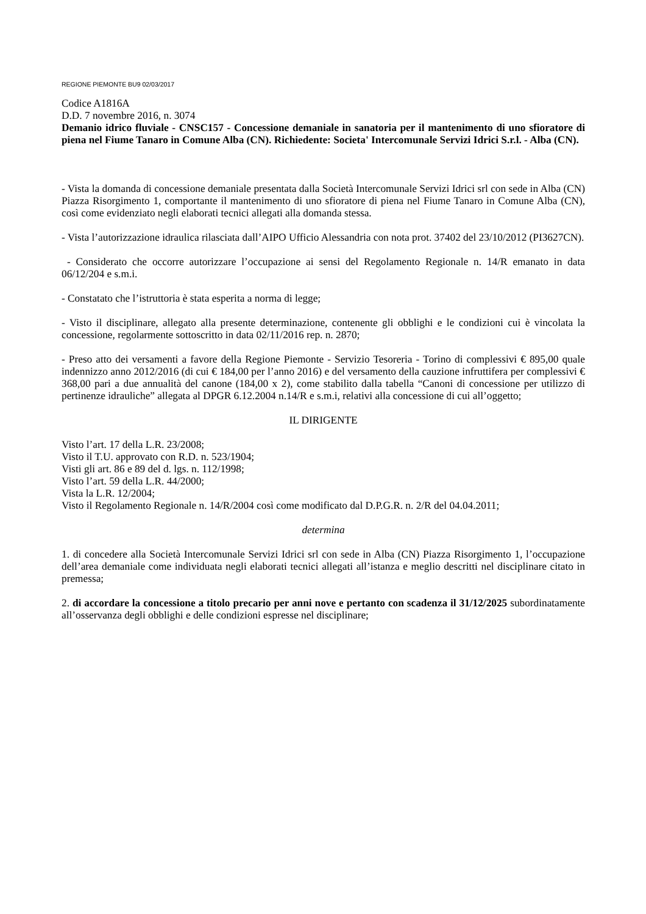REGIONE PIEMONTE BU9 02/03/2017
Codice A1816A
D.D. 7 novembre 2016, n. 3074
Demanio idrico fluviale - CNSC157 - Concessione demaniale in sanatoria per il mantenimento di uno sfioratore di piena nel Fiume Tanaro in Comune Alba (CN). Richiedente: Societa' Intercomunale Servizi Idrici S.r.l. - Alba (CN).
- Vista la domanda di concessione demaniale presentata dalla Società Intercomunale Servizi Idrici srl con sede in Alba (CN) Piazza Risorgimento 1, comportante il mantenimento di uno sfioratore di piena nel Fiume Tanaro in Comune Alba (CN), così come evidenziato negli elaborati tecnici allegati alla domanda stessa.
- Vista l’autorizzazione idraulica rilasciata dall’AIPO Ufficio Alessandria con nota prot. 37402 del 23/10/2012 (PI3627CN).
- Considerato che occorre autorizzare l’occupazione ai sensi del Regolamento Regionale n. 14/R emanato in data 06/12/204 e s.m.i.
- Constatato che l’istruttoria è stata esperita a norma di legge;
- Visto il disciplinare, allegato alla presente determinazione, contenente gli obblighi e le condizioni cui è vincolata la concessione, regolarmente sottoscritto in data 02/11/2016 rep. n. 2870;
- Preso atto dei versamenti a favore della Regione Piemonte - Servizio Tesoreria - Torino di complessivi € 895,00 quale indennizzo anno 2012/2016 (di cui € 184,00 per l’anno 2016) e del versamento della cauzione infruttifera per complessivi € 368,00 pari a due annualità del canone (184,00 x 2), come stabilito dalla tabella “Canoni di concessione per utilizzo di pertinenze idrauliche” allegata al DPGR 6.12.2004 n.14/R e s.m.i, relativi alla concessione di cui all’oggetto;
IL DIRIGENTE
Visto l’art. 17 della L.R. 23/2008;
Visto il T.U. approvato con R.D. n. 523/1904;
Visti gli art. 86 e 89 del d. lgs. n. 112/1998;
Visto l’art. 59 della L.R. 44/2000;
Vista la L.R. 12/2004;
Visto il Regolamento Regionale n. 14/R/2004 così come modificato dal D.P.G.R. n. 2/R del 04.04.2011;
determina
1. di concedere alla Società Intercomunale Servizi Idrici srl con sede in Alba (CN) Piazza Risorgimento 1, l’occupazione dell’area demaniale come individuata negli elaborati tecnici allegati all’istanza e meglio descritti nel disciplinare citato in premessa;
2. di accordare la concessione a titolo precario per anni nove e pertanto con scadenza il 31/12/2025 subordinatamente all’osservanza degli obblighi e delle condizioni espresse nel disciplinare;